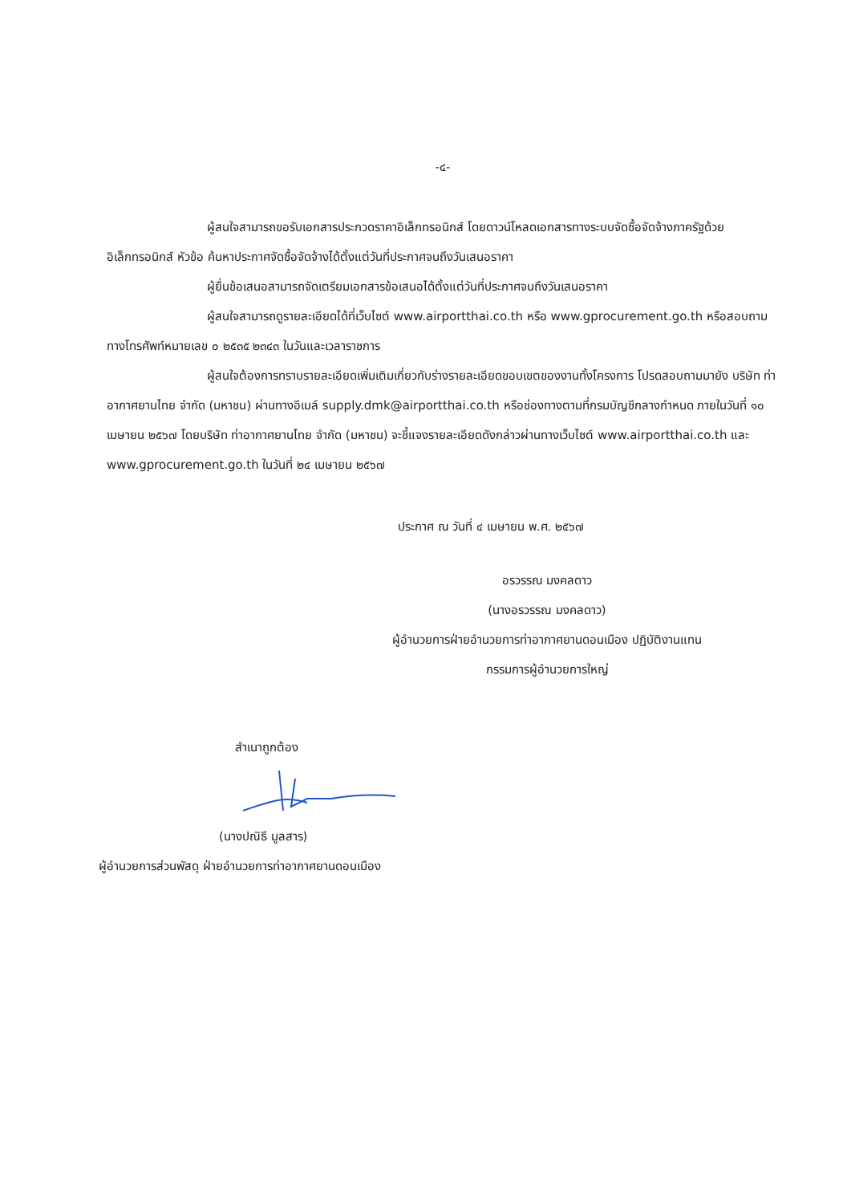-๔-
ผู้สนใจสามารถขอรับเอกสารประกวดราคาอิเล็กทรอนิกส์ โดยดาวน์โหลดเอกสารทางระบบจัดซื้อจัดจ้างภาครัฐด้วยอิเล็กทรอนิกส์ หัวข้อ ค้นหาประกาศจัดซื้อจัดจ้างได้ตั้งแต่วันที่ประกาศจนถึงวันเสนอราคา
ผู้ยื่นข้อเสนอสามารถจัดเตรียมเอกสารข้อเสนอได้ตั้งแต่วันที่ประกาศจนถึงวันเสนอราคา
ผู้สนใจสามารถดูรายละเอียดได้ที่เว็บไซต์ www.airportthai.co.th หรือ www.gprocurement.go.th หรือสอบถามทางโทรศัพท์หมายเลข ๐ ๒๕๓๕ ๒๓๔๓ ในวันและเวลาราชการ
ผู้สนใจต้องการทราบรายละเอียดเพิ่มเติมเกี่ยวกับร่างรายละเอียดขอบเขตของงานทั้งโครงการ โปรดสอบถามมายัง บริษัท ท่าอากาศยานไทย จำกัด (มหาชน) ผ่านทางอีเมล์ supply.dmk@airportthai.co.th หรือช่องทางตามที่กรมบัญชีกลางกำหนด ภายในวันที่ ๑๐ เมษายน ๒๕๖๗ โดยบริษัท ท่าอากาศยานไทย จำกัด (มหาชน) จะชี้แจงรายละเอียดดังกล่าวผ่านทางเว็บไซต์ www.airportthai.co.th และ www.gprocurement.go.th ในวันที่ ๒๔ เมษายน ๒๕๖๗
ประกาศ ณ วันที่ ๔ เมษายน พ.ศ. ๒๕๖๗
อรวรรณ มงคลดาว
(นางอรวรรณ มงคลดาว)
ผู้อำนวยการฝ่ายอำนวยการท่าอากาศยานดอนเมือง ปฏิบัติงานแทน
กรรมการผู้อำนวยการใหญ่
สำเนาถูกต้อง
(นางปณิธี มูลสาร)
ผู้อำนวยการส่วนพัสดุ ฝ่ายอำนวยการท่าอากาศยานดอนเมือง